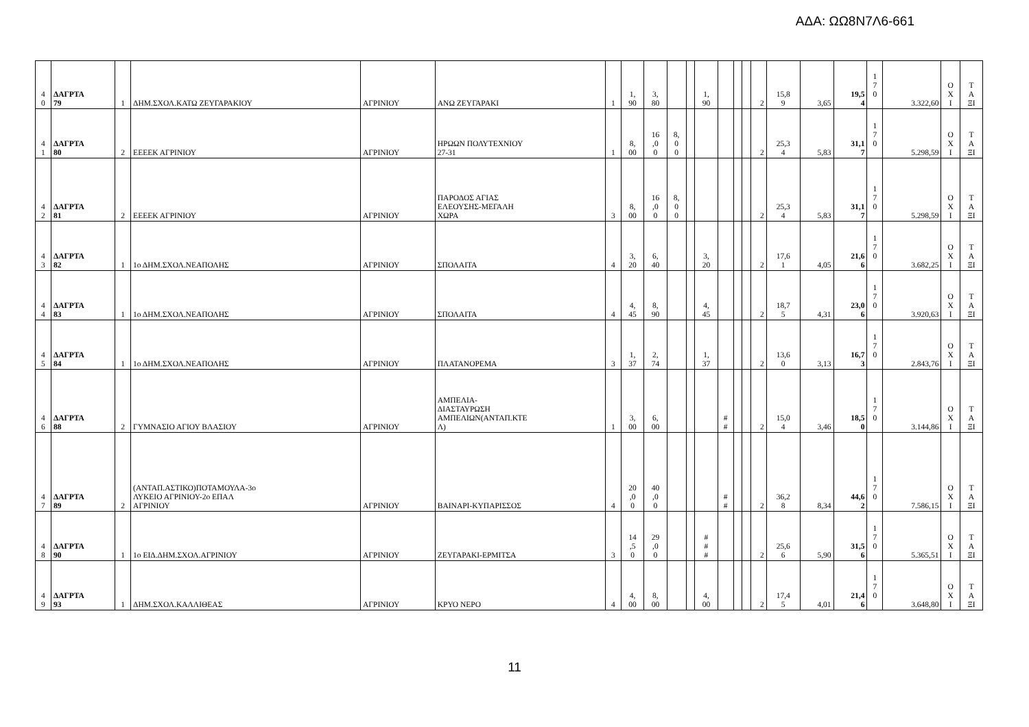ΑΔΑ: ΩΩ8Ν7Λ6-661
| 4 0 | ΔΑΓΡΤΑ 79 | 1 | ΔΗΜ.ΣΧΟΛ.ΚΑΤΩ ΖΕΥΓΑΡΑΚΙΟΥ | ΑΓΡΙΝΙΟΥ | ΑΝΩ ΖΕΥΓΑΡΑΚΙ | 1 | 1, 90 | 3, 80 | | | 1, 90 | | | | 2 | 15,8 9 | 3,65 | 19,5 4 | 1 7 0 | 3.322,60 | Ο Χ Ι | Τ Α ΞΙ |
| 4 1 | ΔΑΓΡΤΑ 80 | 2 | ΕΕΕΕΚ ΑΓΡΙΝΙΟΥ | ΑΓΡΙΝΙΟΥ | ΗΡΩΩΝ ΠΟΛΥΤΕΧΝΙΟΥ 27-31 | 1 | 8, 00 | 16 ,0 0 | 8, 0 0 | | | | | | 2 | 25,3 4 | 5,83 | 31,1 7 | 1 7 0 | 5.298,59 | Ο Χ Ι | Τ Α ΞΙ |
| 4 2 | ΔΑΓΡΤΑ 81 | 2 | ΕΕΕΕΚ ΑΓΡΙΝΙΟΥ | ΑΓΡΙΝΙΟΥ | ΠΑΡΟΔΟΣ ΑΓΙΑΣ ΕΛΕΟΥΣΗΣ-ΜΕΓΑΛΗ ΧΩΡΑ | 3 | 8, 00 | 16 ,0 0 | 8, 0 0 | | | | | | 2 | 25,3 4 | 5,83 | 31,1 7 | 1 7 0 | 5.298,59 | Ο Χ Ι | Τ Α ΞΙ |
| 4 3 | ΔΑΓΡΤΑ 82 | 1 | 1ο ΔΗΜ.ΣΧΟΛ.ΝΕΑΠΟΛΗΣ | ΑΓΡΙΝΙΟΥ | ΣΠΟΛΑΙΤΑ | 4 | 3, 20 | 6, 40 | | | 3, 20 | | | | 2 | 17,6 1 | 4,05 | 21,6 6 | 1 7 0 | 3.682,25 | Ο Χ Ι | Τ Α ΞΙ |
| 4 4 | ΔΑΓΡΤΑ 83 | 1 | 1ο ΔΗΜ.ΣΧΟΛ.ΝΕΑΠΟΛΗΣ | ΑΓΡΙΝΙΟΥ | ΣΠΟΛΑΙΤΑ | 4 | 4, 45 | 8, 90 | | | 4, 45 | | | | 2 | 18,7 5 | 4,31 | 23,0 6 | 1 7 0 | 3.920,63 | Ο Χ Ι | Τ Α ΞΙ |
| 4 5 | ΔΑΓΡΤΑ 84 | 1 | 1ο ΔΗΜ.ΣΧΟΛ.ΝΕΑΠΟΛΗΣ | ΑΓΡΙΝΙΟΥ | ΠΛΑΤΑΝΟΡΕΜΑ | 3 | 1, 37 | 2, 74 | | | 1, 37 | | | | 2 | 13,6 0 | 3,13 | 16,7 3 | 1 7 0 | 2.843,76 | Ο Χ Ι | Τ Α ΞΙ |
| 4 6 | ΔΑΓΡΤΑ 88 | 2 | ΓΥΜΝΑΣΙΟ ΑΓΙΟΥ ΒΛΑΣΙΟΥ | ΑΓΡΙΝΙΟΥ | ΑΜΠΕΛΙΑ- ΔΙΑΣΤΑΥΡΩΣΗ ΑΜΠΕΛΙΩΝ(ΑΝΤΑΠ.ΚΤΕ Λ) | 1 | 3, 00 | 6, 00 | | | | # # | | | 2 | 15,0 4 | 3,46 | 18,5 0 | 1 7 0 | 3.144,86 | Ο Χ Ι | Τ Α ΞΙ |
| 4 7 | ΔΑΓΡΤΑ 89 | 2 | (ΑΝΤΑΠ.ΑΣΤΙΚΟ)ΠΟΤΑΜΟΥΛΑ-3ο ΛΥΚΕΙΟ ΑΓΡΙΝΙΟΥ-2ο ΕΠΑΛ ΑΓΡΙΝΙΟΥ | ΑΓΡΙΝΙΟΥ | ΒΑΙΝΑΡΙ-ΚΥΠΑΡΙΣΣΟΣ | 4 | 20 ,0 0 | 40 ,0 0 | | | | # # | | | 2 | 36,2 8 | 8,34 | 44,6 2 | 1 7 0 | 7.586,15 | Ο Χ Ι | Τ Α ΞΙ |
| 4 8 | ΔΑΓΡΤΑ 90 | 1 | 1ο ΕΙΔ.ΔΗΜ.ΣΧΟΛ.ΑΓΡΙΝΙΟΥ | ΑΓΡΙΝΙΟΥ | ΖΕΥΓΑΡΑΚΙ-ΕΡΜΙΤΣΑ | 3 | 14 ,5 0 | 29 ,0 0 | | | # # # | | | | 2 | 25,6 6 | 5,90 | 31,5 6 | 1 7 0 | 5.365,51 | Ο Χ Ι | Τ Α ΞΙ |
| 4 9 | ΔΑΓΡΤΑ 93 | 1 | ΔΗΜ.ΣΧΟΛ.ΚΑΛΛΙΘΕΑΣ | ΑΓΡΙΝΙΟΥ | ΚΡΥΟ ΝΕΡΟ | 4 | 4, 00 | 8, 00 | | | 4, 00 | | | | 2 | 17,4 5 | 4,01 | 21,4 6 | 1 7 0 | 3.648,80 | Ο Χ Ι | Τ Α ΞΙ |
11